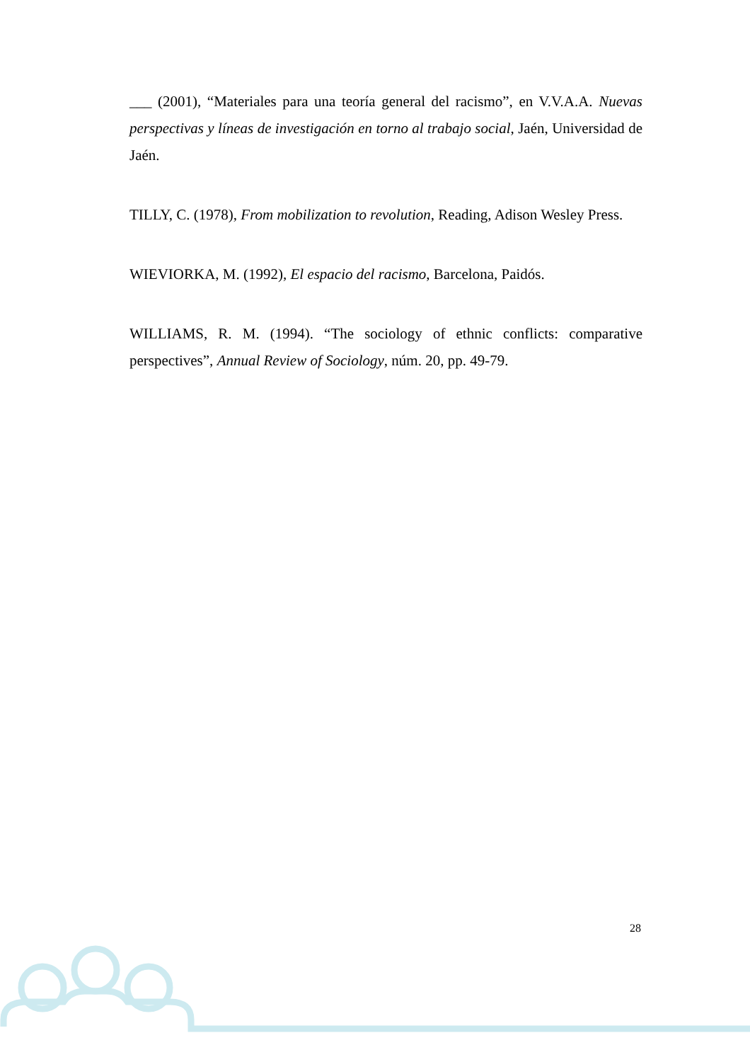___ (2001), “Materiales para una teoría general del racismo”, en V.V.A.A. Nuevas perspectivas y líneas de investigación en torno al trabajo social, Jaén, Universidad de Jaén.
TILLY, C. (1978), From mobilization to revolution, Reading, Adison Wesley Press.
WIEVIORKA, M. (1992), El espacio del racismo, Barcelona, Paidós.
WILLIAMS, R. M. (1994). “The sociology of ethnic conflicts: comparative perspectives”, Annual Review of Sociology, núm. 20, pp. 49-79.
28